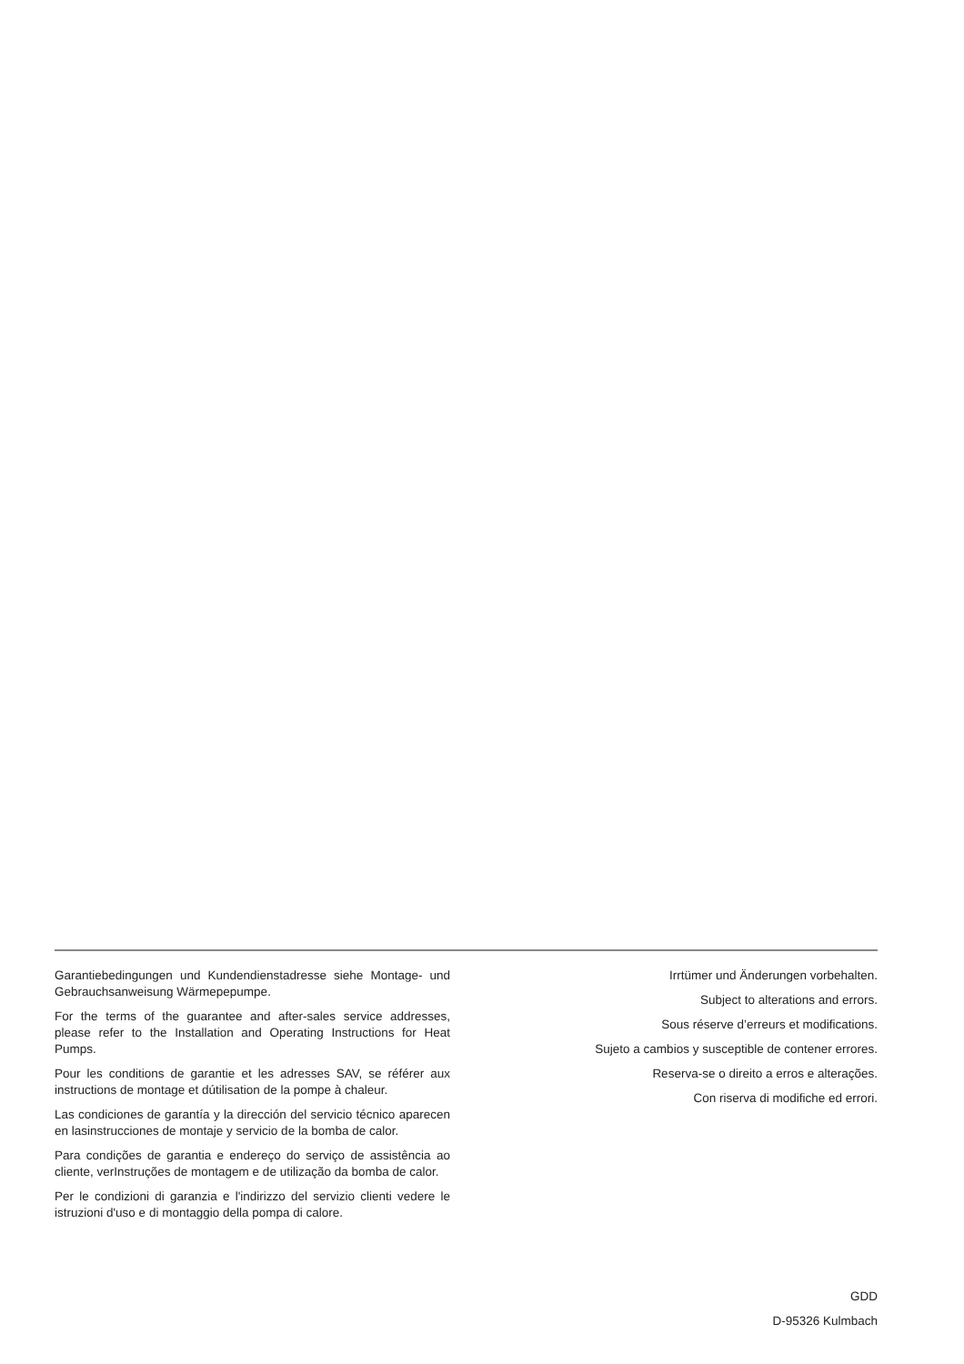Garantiebedingungen und Kundendienstadresse siehe Montage- und Gebrauchsanweisung Wärmepepumpe.
For the terms of the guarantee and after-sales service addresses, please refer to the Installation and Operating Instructions for Heat Pumps.
Pour les conditions de garantie et les adresses SAV, se référer aux instructions de montage et dútilisation de la pompe à chaleur.
Las condiciones de garantía y la dirección del servicio técnico aparecen en lasinstrucciones de montaje y servicio de la bomba de calor.
Para condições de garantia e endereço do serviço de assistência ao cliente, verInstruções de montagem e de utilização da bomba de calor.
Per le condizioni di garanzia e l'indirizzo del servizio clienti vedere le istruzioni d'uso e di montaggio della pompa di calore.
Irrtümer und Änderungen vorbehalten.
Subject to alterations and errors.
Sous réserve d’erreurs et modifications.
Sujeto a cambios y susceptible de contener errores.
Reserva-se o direito a erros e alterações.
Con riserva di modifiche ed errori.
GDD
D-95326 Kulmbach